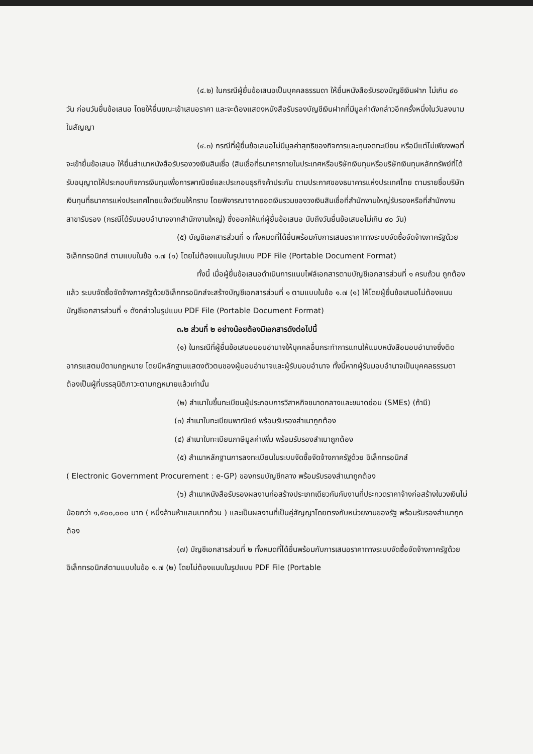(๔.๒) ในกรณีผู้ยื่นข้อเสนอเป็นบุคคลธรรมดา ให้ยื่นหนังสือรับรองบัญชีเงินฝาก ไม่เกิน ๙๐ วัน ก่อนวันยื่นข้อเสนอ โดยให้ยื่นขณะเข้าเสนอราคา และจะต้องแสดงหนังสือรับรองบัญชีเงินฝากที่มีมูลค่าดังกล่าวอีกครั้งหนึ่งในวันลงนามในสัญญา
(๔.๓) กรณีที่ผู้ยื่นข้อเสนอไม่มีมูลค่าสุทธิของกิจการและทุนจดทะเบียน หรือมีแต่ไม่เพียงพอที่จะเข้ายื่นข้อเสนอ ให้ยื่นสำเนาหนังสือรับรองวงเงินสินเชื่อ (สินเชื่อที่ธนาคารภายในประเทศหรือบริษัทเงินทุนหรือบริษัทเงินทุนหลักทรัพย์ที่ได้รับอนุญาตให้ประกอบกิจการเงินทุนเพื่อการพาณิชย์และประกอบธุรกิจค้าประกัน ตามประกาศของธนาคารแห่งประเทศไทย ตามรายชื่อบริษัทเงินทุนที่ธนาคารแห่งประเทศไทยแจ้งเวียนให้ทราบ โดยพิจารณาจากยอดเงินรวมของวงเงินสินเชื่อที่สำนักงานใหญ่รับรองหรือที่สำนักงานสาขารับรอง (กรณีได้รับมอบอำนาจจากสำนักงานใหญ่) ซึ่งออกให้แก่ผู้ยื่นข้อเสนอ นับถึงวันยื่นข้อเสนอไม่เกิน ๙๐ วัน)
(๕) บัญชีเอกสารส่วนที่ ๑ ทั้งหมดที่ได้ยื่นพร้อมกับการเสนอราคาทางระบบจัดซื้อจัดจ้างภาครัฐด้วยอิเล็กทรอนิกส์ ตามแบบในข้อ ๑.๗ (๑) โดยไม่ต้องแนบในรูปแบบ PDF File (Portable Document Format)
ทั้งนี้ เมื่อผู้ยื่นข้อเสนอดำเนินการแนบไฟล์เอกสารตามบัญชีเอกสารส่วนที่ ๑ ครบถ้วน ถูกต้องแล้ว ระบบจัดซื้อจัดจ้างภาครัฐด้วยอิเล็กทรอนิกส์จะสร้างบัญชีเอกสารส่วนที่ ๑ ตามแบบในข้อ ๑.๗ (๑) ให้โดยผู้ยื่นข้อเสนอไม่ต้องแนบบัญชีเอกสารส่วนที่ ๑ ดังกล่าวในรูปแบบ PDF File (Portable Document Format)
๓.๒ ส่วนที่ ๒ อย่างน้อยต้องมีเอกสารดังต่อไปนี้
(๑) ในกรณีที่ผู้ยื่นข้อเสนอมอบอำนาจให้บุคคลอื่นกระทำการแทนให้แนบหนังสือมอบอำนาจซึ่งติดอากรแสตมป์ตามกฎหมาย โดยมีหลักฐานแสดงตัวตนของผู้มอบอำนาจและผู้รับมอบอำนาจ ทั้งนี้หากผู้รับมอบอำนาจเป็นบุคคลธรรมดาต้องเป็นผู้ที่บรรลุนิติภาวะตามกฎหมายแล้วเท่านั้น
(๒) สำเนาใบขึ้นทะเบียนผู้ประกอบการวิสาหกิจขนาดกลางและขนาดย่อม (SMEs) (ถ้ามี)
(๓) สำเนาใบทะเบียนพาณิชย์ พร้อมรับรองสำเนาถูกต้อง
(๔) สำเนาใบทะเบียนภาษีมูลค่าเพิ่ม พร้อมรับรองสำเนาถูกต้อง
(๕) สำเนาหลักฐานการลงทะเบียนในระบบจัดซื้อจัดจ้างภาครัฐด้วย อิเล็กทรอนิกส์
( Electronic Government Procurement : e-GP) ของกรมบัญชีกลาง พร้อมรับรองสำเนาถูกต้อง
(๖) สำเนาหนังสือรับรองผลงานก่อสร้างประเภทเดียวกันกับงานที่ประกวดราคาจ้างก่อสร้างในวงเงินไม่น้อยกว่า ๑,๕๐๐,๐๐๐ บาท ( หนึ่งล้านห้าแสนบาทถ้วน ) และเป็นผลงานที่เป็นคู่สัญญาโดยตรงกับหน่วยงานของรัฐ พร้อมรับรองสำเนาถูกต้อง
(๗) บัญชีเอกสารส่วนที่ ๒ ทั้งหมดที่ได้ยื่นพร้อมกับการเสนอราคาทางระบบจัดซื้อจัดจ้างภาครัฐด้วยอิเล็กทรอนิกส์ตามแบบในข้อ ๑.๗ (๒) โดยไม่ต้องแนบในรูปแบบ PDF File (Portable